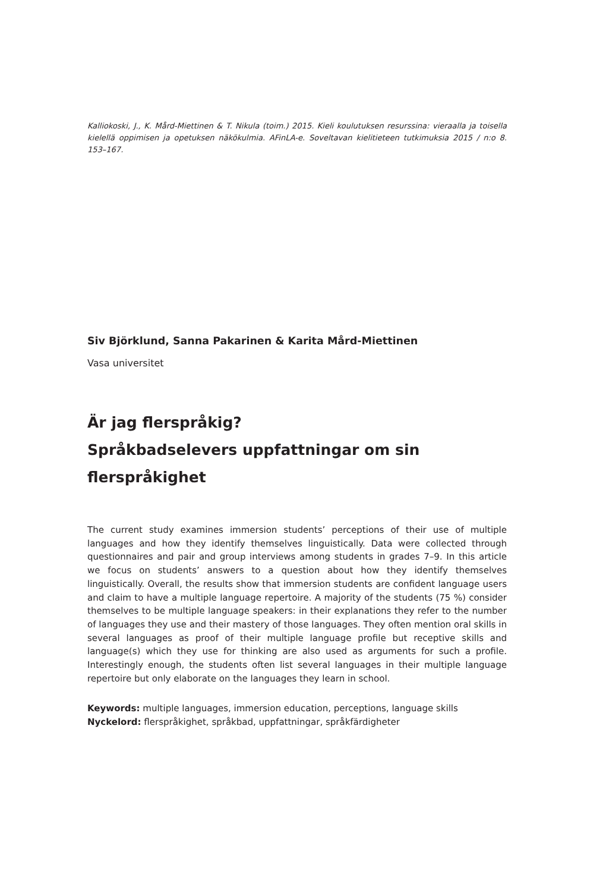Kalliokoski, J., K. Mård-Miettinen & T. Nikula (toim.) 2015. Kieli koulutuksen resurssina: vieraalla ja toisella kielellä oppimisen ja opetuksen näkökulmia. AFinLA-e. Soveltavan kielitieteen tutkimuksia 2015 / n:o 8. 153–167.
Siv Björklund, Sanna Pakarinen & Karita Mård-Miettinen
Vasa universitet
Är jag flerspråkig?
Språkbadselevers uppfattningar om sin
flerspråkighet
The current study examines immersion students’ perceptions of their use of multiple languages and how they identify themselves linguistically. Data were collected through questionnaires and pair and group interviews among students in grades 7–9. In this article we focus on students’ answers to a question about how they identify themselves linguistically. Overall, the results show that immersion students are confident language users and claim to have a multiple language repertoire. A majority of the students (75 %) consider themselves to be multiple language speakers: in their explanations they refer to the number of languages they use and their mastery of those languages. They often mention oral skills in several languages as proof of their multiple language profile but receptive skills and language(s) which they use for thinking are also used as arguments for such a profile. Interestingly enough, the students often list several languages in their multiple language repertoire but only elaborate on the languages they learn in school.
Keywords: multiple languages, immersion education, perceptions, language skills
Nyckelord: flerspråkighet, språkbad, uppfattningar, språkfärdigheter